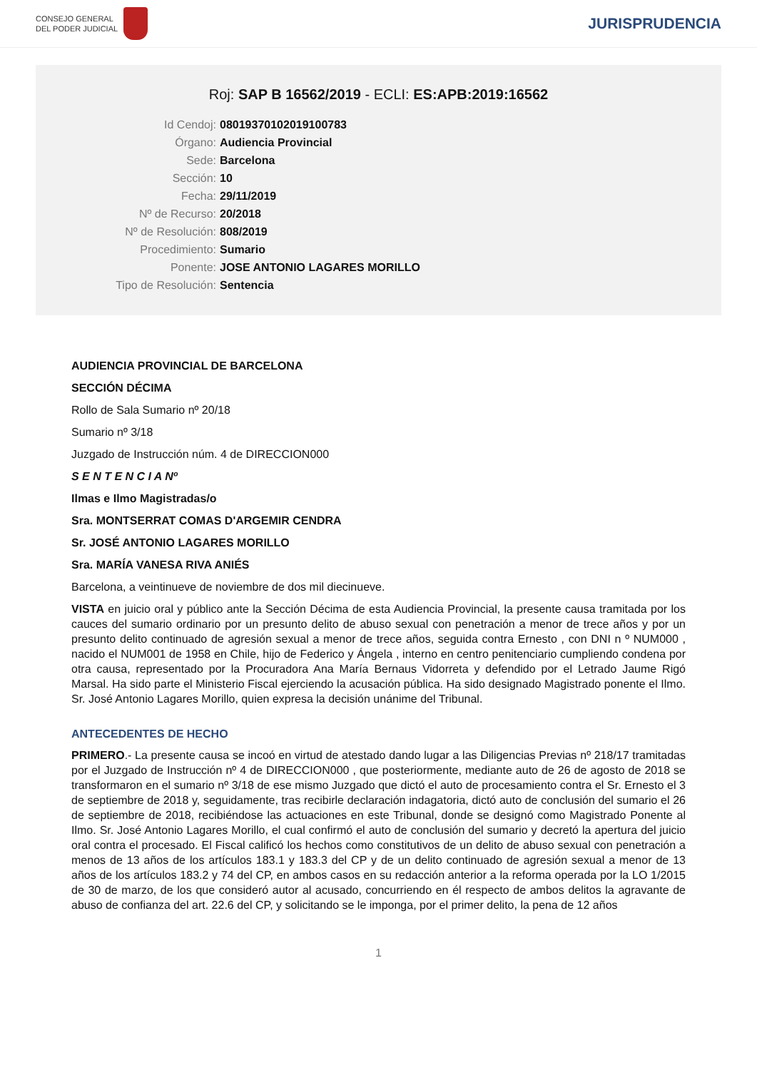CONSEJO GENERAL
DEL PODER JUDICIAL
JURISPRUDENCIA
Roj: SAP B 16562/2019 - ECLI: ES:APB:2019:16562
Id Cendoj: 08019370102019100783
Órgano: Audiencia Provincial
Sede: Barcelona
Sección: 10
Fecha: 29/11/2019
Nº de Recurso: 20/2018
Nº de Resolución: 808/2019
Procedimiento: Sumario
Ponente: JOSE ANTONIO LAGARES MORILLO
Tipo de Resolución: Sentencia
AUDIENCIA PROVINCIAL DE BARCELONA
SECCIÓN DÉCIMA
Rollo de Sala Sumario nº 20/18
Sumario nº 3/18
Juzgado de Instrucción núm. 4 de DIRECCION000
S E N T E N C I A Nº
Ilmas e Ilmo Magistradas/o
Sra. MONTSERRAT COMAS D'ARGEMIR CENDRA
Sr. JOSÉ ANTONIO LAGARES MORILLO
Sra. MARÍA VANESA RIVA ANIÉS
Barcelona, a veintinueve de noviembre de dos mil diecinueve.
VISTA en juicio oral y público ante la Sección Décima de esta Audiencia Provincial, la presente causa tramitada por los cauces del sumario ordinario por un presunto delito de abuso sexual con penetración a menor de trece años y por un presunto delito continuado de agresión sexual a menor de trece años, seguida contra Ernesto , con DNI n º NUM000 , nacido el NUM001 de 1958 en Chile, hijo de Federico y Ángela , interno en centro penitenciario cumpliendo condena por otra causa, representado por la Procuradora Ana María Bernaus Vidorreta y defendido por el Letrado Jaume Rigó Marsal. Ha sido parte el Ministerio Fiscal ejerciendo la acusación pública. Ha sido designado Magistrado ponente el Ilmo. Sr. José Antonio Lagares Morillo, quien expresa la decisión unánime del Tribunal.
ANTECEDENTES DE HECHO
PRIMERO.- La presente causa se incoó en virtud de atestado dando lugar a las Diligencias Previas nº 218/17 tramitadas por el Juzgado de Instrucción nº 4 de DIRECCION000 , que posteriormente, mediante auto de 26 de agosto de 2018 se transformaron en el sumario nº 3/18 de ese mismo Juzgado que dictó el auto de procesamiento contra el Sr. Ernesto el 3 de septiembre de 2018 y, seguidamente, tras recibirle declaración indagatoria, dictó auto de conclusión del sumario el 26 de septiembre de 2018, recibiéndose las actuaciones en este Tribunal, donde se designó como Magistrado Ponente al Ilmo. Sr. José Antonio Lagares Morillo, el cual confirmó el auto de conclusión del sumario y decretó la apertura del juicio oral contra el procesado. El Fiscal calificó los hechos como constitutivos de un delito de abuso sexual con penetración a menos de 13 años de los artículos 183.1 y 183.3 del CP y de un delito continuado de agresión sexual a menor de 13 años de los artículos 183.2 y 74 del CP, en ambos casos en su redacción anterior a la reforma operada por la LO 1/2015 de 30 de marzo, de los que consideró autor al acusado, concurriendo en él respecto de ambos delitos la agravante de abuso de confianza del art. 22.6 del CP, y solicitando se le imponga, por el primer delito, la pena de 12 años
1